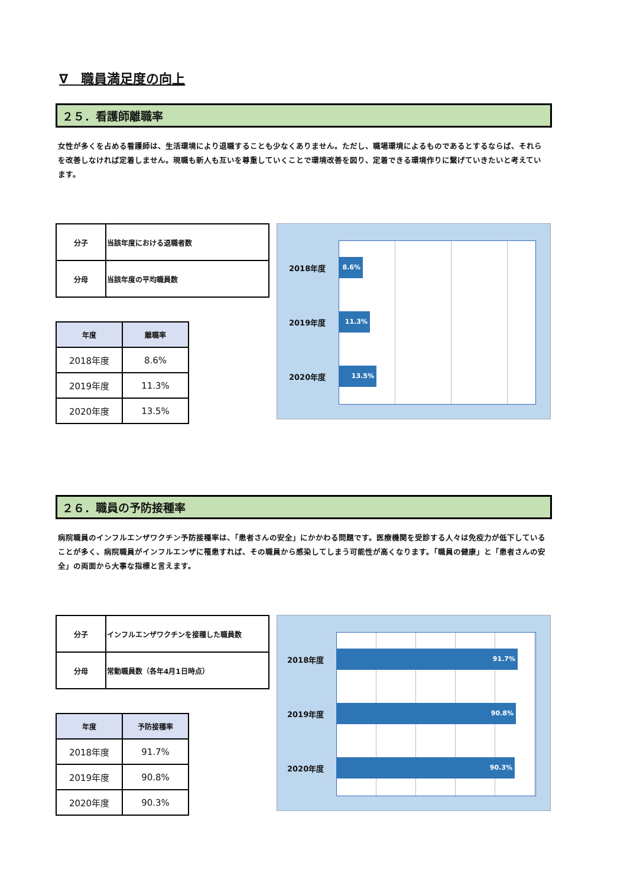∇　職員満足度の向上
２５．看護師離職率
女性が多くを占める看護師は、生活環境により退職することも少なくありません。ただし、職場環境によるものであるとするならば、それらを改善しなければ定着しません。現職も新人も互いを尊重していくことで環境改善を図り、定着できる環境作りに繋げていきたいと考えています。
| 分子 | 当該年度における退職者数 |
| 分母 | 当該年度の平均職員数 |
| 年度 | 離職率 |
| --- | --- |
| 2018年度 | 8.6% |
| 2019年度 | 11.3% |
| 2020年度 | 13.5% |
2018年度
8.6%
2019年度
11.3%
2020年度
13.5%
２６．職員の予防接種率
病院職員のインフルエンザワクチン予防接種率は、「患者さんの安全」にかかわる問題です。医療機関を受診する人々は免疫力が低下していることが多く、病院職員がインフルエンザに罹患すれば、その職員から感染してしまう可能性が高くなります。「職員の健康」と「患者さんの安全」の両面から大事な指標と言えます。
| 分子 | インフルエンザワクチンを接種した職員数 |
| 分母 | 常勤職員数（各年4月1日時点） |
| 年度 | 予防接種率 |
| --- | --- |
| 2018年度 | 91.7% |
| 2019年度 | 90.8% |
| 2020年度 | 90.3% |
2018年度
91.7%
2019年度
90.8%
2020年度
90.3%